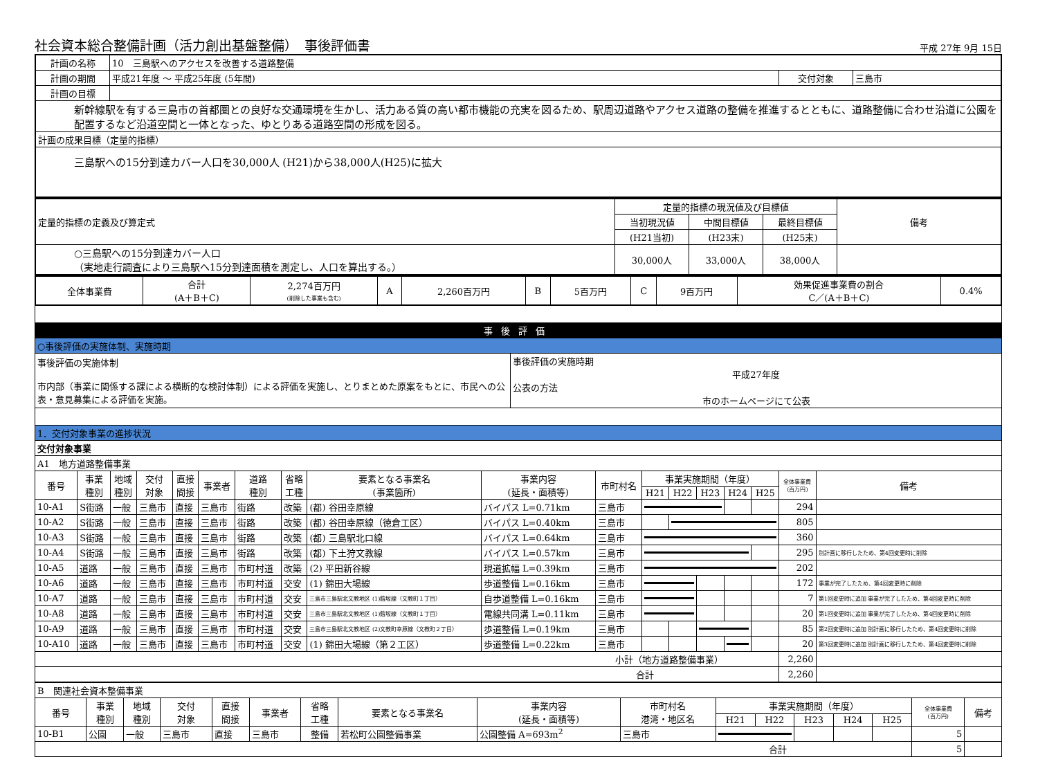社会資本総合整備計画（活力創出基盤整備）　事後評価書
平成 27年 9月 15日
| 計画の名称 | 10 三島駅へのアクセスを改善する道路整備 | | |
| 計画の期間 | 平成21年度 ～ 平成25年度 (5年間) | 交付対象 | 三島市 |
| 計画の目標 | | | |
| 新幹線駅を有する三島市の首都圏との良好な交通環境を生かし、活力ある質の高い都市機能の充実を図るため、駅周辺道路やアクセス道路の整備を推進するとともに、道路整備に合わせ沿道に公園を配置するなど沿道空間と一体となった、ゆとりある道路空間の形成を図る。 | | | |
| 計画の成果目標（定量的指標） | | | |
| 三島駅への15分到達カバー人口を30,000人 (H21)から38,000人(H25)に拡大 | | | |
| 定量的指標の定義及び算定式 | 定量的指標の現況値及び目標値 | | | 備考 |
| | 当初現況値 | 中間目標値 | 最終目標値 | |
| | (H21当初) | (H23末) | (H25末) | |
| ○三島駅への15分到達カバー人口 （実地走行調査により三島駅へ15分到達面積を測定し、人口を算出する。） | 30,000人 | 33,000人 | 38,000人 | |
| 全体事業費 | 合計 (A＋B＋C) | 2,274百万円 (削除した事業も含む) | A | 2,260百万円 | B | 5百万円 | C | 9百万円 | 効果促進事業費の割合 C／(A＋B＋C) | 0.4% |
| 事後評価 | |
| ○事後評価の実施体制、実施時期 | |
| 事後評価の実施体制 市内部（事業に関係する課による横断的な検討体制）による評価を実施し、とりまとめた原案をもとに、市民への公表・意見募集による評価を実施。 | 事後評価の実施時期 平成27年度 公表の方法 市のホームページにて公表 |
| 1．交付対象事業の進捗状況 | | | | | | | | | | | | | | | | | |
| 交付対象事業 | | | | | | | | | | | | | | | | | |
| A1 地方道路整備事業 | | | | | | | | | | | | | | | | | |
| 番号 | 事業 種別 | 地域 種別 | 交付 対象 | 直接 間接 | 事業者 | 道路 種別 | 省略 工種 | 要素となる事業名 (事業箇所) | 事業内容 (延長・面積等) | 市町村名 | 事業実施期間（年度） | | | | | 全体事業費 (百万円) | 備考 |
| | | | | | | | | | | | H21 | H22 | H23 | H24 | H25 | | |
| 10-A1 | S街路 | 一般 | 三島市 | 直接 | 三島市 | 街路 | 改築 | (都) 谷田幸原線 | バイパス L=0.71km | 三島市 | | | | | | 294 | |
| 10-A2 | S街路 | 一般 | 三島市 | 直接 | 三島市 | 街路 | 改築 | (都) 谷田幸原線（徳倉工区） | バイパス L=0.40km | 三島市 | | | | | | 805 | |
| 10-A3 | S街路 | 一般 | 三島市 | 直接 | 三島市 | 街路 | 改築 | (都) 三島駅北口線 | バイパス L=0.64km | 三島市 | | | | | | 360 | |
| 10-A4 | S街路 | 一般 | 三島市 | 直接 | 三島市 | 街路 | 改築 | (都) 下土狩文教線 | バイパス L=0.57km | 三島市 | | | | | | 295 | 別計画に移行したため、第4回変更時に削除 |
| 10-A5 | 道路 | 一般 | 三島市 | 直接 | 三島市 | 市町村道 | 改築 | (2) 平田新谷線 | 現道拡幅 L=0.39km | 三島市 | | | | | | 202 | |
| 10-A6 | 道路 | 一般 | 三島市 | 直接 | 三島市 | 市町村道 | 交安 | (1) 錦田大場線 | 歩道整備 L=0.16km | 三島市 | | | | | | 172 | 事業が完了したため、第4回変更時に削除 |
| 10-A7 | 道路 | 一般 | 三島市 | 直接 | 三島市 | 市町村道 | 交安 | 三島市三島駅北文教地区 (1)鎧坂線（文教町１丁目） | 自歩道整備 L=0.16km | 三島市 | | | | | | 7 | 第1回変更時に追加 事業が完了したため、第4回変更時に削除 |
| 10-A8 | 道路 | 一般 | 三島市 | 直接 | 三島市 | 市町村道 | 交安 | 三島市三島駅北文教地区 (1)鎧坂線（文教町１丁目） | 電線共同溝 L=0.11km | 三島市 | | | | | | 20 | 第1回変更時に追加 事業が完了したため、第4回変更時に削除 |
| 10-A9 | 道路 | 一般 | 三島市 | 直接 | 三島市 | 市町村道 | 交安 | 三島市三島駅北文教地区 (2)文教町幸原線（文教町２丁目） | 歩道整備 L=0.19km | 三島市 | | | | | | 85 | 第2回変更時に追加 別計画に移行したため、第4回変更時に削除 |
| 10-A10 | 道路 | 一般 | 三島市 | 直接 | 三島市 | 市町村道 | 交安 | (1) 錦田大場線（第２工区） | 歩道整備 L=0.22km | 三島市 | | | | | | 20 | 第3回変更時に追加 別計画に移行したため、第4回変更時に削除 |
| 小計（地方道路整備事業） | | | | | | | | | | | | | | | | 2,260 | |
| 合計 | | | | | | | | | | | | | | | | 2,260 | |
| B 関連社会資本整備事業 | | | | | | | | | | | | | | | | |
| 番号 | 事業 種別 | 地域 種別 | 交付 対象 | 直接 間接 | 事業者 | 省略 工種 | 要素となる事業名 | 事業内容 (延長・面積等) | 市町村名 港湾・地区名 | 事業実施期間（年度） | | | | | 全体事業費 (百万円) | 備考 |
| | | | | | | | | | | H21 | H22 | H23 | H24 | H25 | | |
| 10-B1 | 公園 | 一般 | 三島市 | 直接 | 三島市 | 整備 | 若松町公園整備事業 | 公園整備 A=693m<sup>2</sup> | 三島市 | | | | | | 5 | |
| 合計 | | | | | | | | | | | | | | | 5 | |